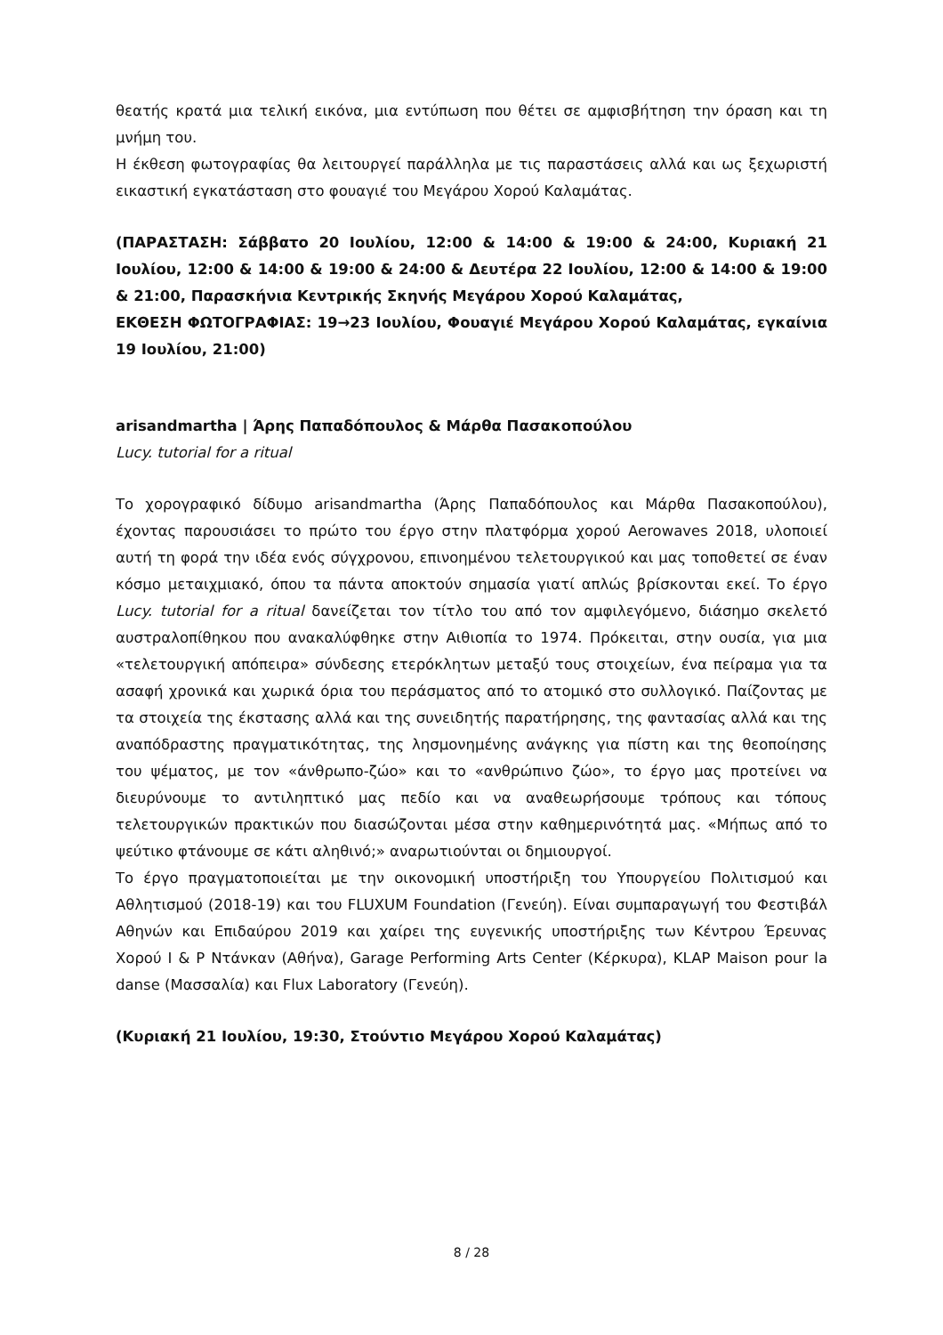θεατής κρατά μια τελική εικόνα, μια εντύπωση που θέτει σε αμφισβήτηση την όραση και τη μνήμη του.
Η έκθεση φωτογραφίας θα λειτουργεί παράλληλα με τις παραστάσεις αλλά και ως ξεχωριστή εικαστική εγκατάσταση στο φουαγιέ του Μεγάρου Χορού Καλαμάτας.
(ΠΑΡΑΣΤΑΣΗ: Σάββατο 20 Ιουλίου, 12:00 & 14:00 & 19:00 & 24:00, Κυριακή 21 Ιουλίου, 12:00 & 14:00 & 19:00 & 24:00 & Δευτέρα 22 Ιουλίου, 12:00 & 14:00 & 19:00 & 21:00, Παρασκήνια Κεντρικής Σκηνής Μεγάρου Χορού Καλαμάτας,
ΕΚΘΕΣΗ ΦΩΤΟΓΡΑΦΙΑΣ: 19→23 Ιουλίου, Φουαγιέ Μεγάρου Χορού Καλαμάτας, εγκαίνια 19 Ιουλίου, 21:00)
arisandmartha | Άρης Παπαδόπουλος & Μάρθα Πασακοπούλου
Lucy. tutorial for a ritual
Το χορογραφικό δίδυμο arisandmartha (Άρης Παπαδόπουλος και Μάρθα Πασακοπούλου), έχοντας παρουσιάσει το πρώτο του έργο στην πλατφόρμα χορού Aerowaves 2018, υλοποιεί αυτή τη φορά την ιδέα ενός σύγχρονου, επινοημένου τελετουργικού και μας τοποθετεί σε έναν κόσμο μεταιχμιακό, όπου τα πάντα αποκτούν σημασία γιατί απλώς βρίσκονται εκεί. Το έργο Lucy. tutorial for a ritual δανείζεται τον τίτλο του από τον αμφιλεγόμενο, διάσημο σκελετό αυστραλοπίθηκου που ανακαλύφθηκε στην Αιθιοπία το 1974. Πρόκειται, στην ουσία, για μια «τελετουργική απόπειρα» σύνδεσης ετερόκλητων μεταξύ τους στοιχείων, ένα πείραμα για τα ασαφή χρονικά και χωρικά όρια του περάσματος από το ατομικό στο συλλογικό. Παίζοντας με τα στοιχεία της έκστασης αλλά και της συνειδητής παρατήρησης, της φαντασίας αλλά και της αναπόδραστης πραγματικότητας, της λησμονημένης ανάγκης για πίστη και της θεοποίησης του ψέματος, με τον «άνθρωπο-ζώο» και το «ανθρώπινο ζώο», το έργο μας προτείνει να διευρύνουμε το αντιληπτικό μας πεδίο και να αναθεωρήσουμε τρόπους και τόπους τελετουργικών πρακτικών που διασώζονται μέσα στην καθημερινότητά μας. «Μήπως από το ψεύτικο φτάνουμε σε κάτι αληθινό;» αναρωτιούνται οι δημιουργοί.
Το έργο πραγματοποιείται με την οικονομική υποστήριξη του Υπουργείου Πολιτισμού και Αθλητισμού (2018-19) και του FLUXUM Foundation (Γενεύη). Είναι συμπαραγωγή του Φεστιβάλ Αθηνών και Επιδαύρου 2019 και χαίρει της ευγενικής υποστήριξης των Κέντρου Έρευνας Χορού Ι & Ρ Ντάνκαν (Αθήνα), Garage Performing Arts Center (Κέρκυρα), KLAP Maison pour la danse (Μασσαλία) και Flux Laboratory (Γενεύη).
(Κυριακή 21 Ιουλίου, 19:30, Στούντιο Μεγάρου Χορού Καλαμάτας)
8 / 28